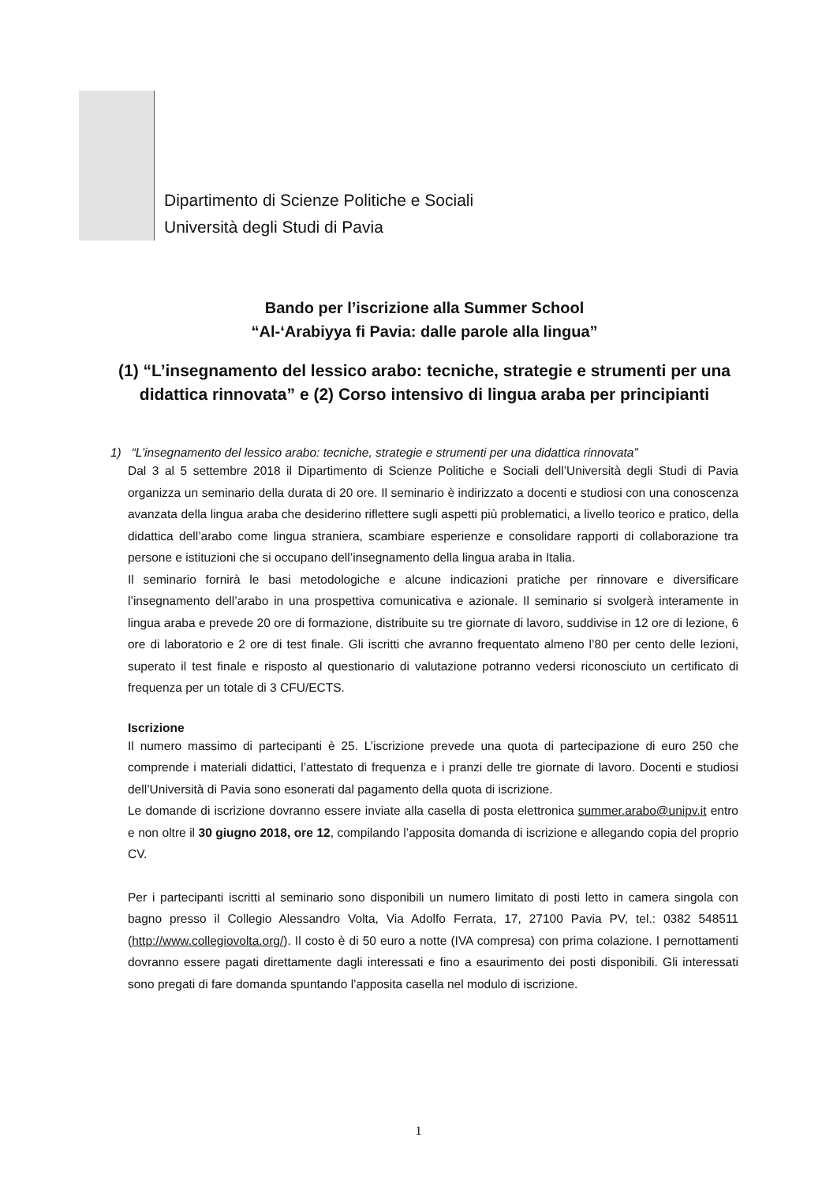Dipartimento di Scienze Politiche e Sociali
Università degli Studi di Pavia
Bando per l’iscrizione alla Summer School
“Al-‘Arabiyya fi Pavia: dalle parole alla lingua”
(1) “L’insegnamento del lessico arabo: tecniche, strategie e strumenti per una didattica rinnovata” e (2) Corso intensivo di lingua araba per principianti
1) “L’insegnamento del lessico arabo: tecniche, strategie e strumenti per una didattica rinnovata”
Dal 3 al 5 settembre 2018 il Dipartimento di Scienze Politiche e Sociali dell’Università degli Studi di Pavia organizza un seminario della durata di 20 ore. Il seminario è indirizzato a docenti e studiosi con una conoscenza avanzata della lingua araba che desiderino riflettere sugli aspetti più problematici, a livello teorico e pratico, della didattica dell’arabo come lingua straniera, scambiare esperienze e consolidare rapporti di collaborazione tra persone e istituzioni che si occupano dell’insegnamento della lingua araba in Italia.
Il seminario fornirà le basi metodologiche e alcune indicazioni pratiche per rinnovare e diversificare l’insegnamento dell’arabo in una prospettiva comunicativa e azionale. Il seminario si svolgerà interamente in lingua araba e prevede 20 ore di formazione, distribuite su tre giornate di lavoro, suddivise in 12 ore di lezione, 6 ore di laboratorio e 2 ore di test finale. Gli iscritti che avranno frequentato almeno l’80 per cento delle lezioni, superato il test finale e risposto al questionario di valutazione potranno vedersi riconosciuto un certificato di frequenza per un totale di 3 CFU/ECTS.
Iscrizione
Il numero massimo di partecipanti è 25. L’iscrizione prevede una quota di partecipazione di euro 250 che comprende i materiali didattici, l’attestato di frequenza e i pranzi delle tre giornate di lavoro. Docenti e studiosi dell’Università di Pavia sono esonerati dal pagamento della quota di iscrizione.
Le domande di iscrizione dovranno essere inviate alla casella di posta elettronica summer.arabo@unipv.it entro e non oltre il 30 giugno 2018, ore 12, compilando l’apposita domanda di iscrizione e allegando copia del proprio CV.
Per i partecipanti iscritti al seminario sono disponibili un numero limitato di posti letto in camera singola con bagno presso il Collegio Alessandro Volta, Via Adolfo Ferrata, 17, 27100 Pavia PV, tel.: 0382 548511 (http://www.collegiovolta.org/). Il costo è di 50 euro a notte (IVA compresa) con prima colazione. I pernottamenti dovranno essere pagati direttamente dagli interessati e fino a esaurimento dei posti disponibili. Gli interessati sono pregati di fare domanda spuntando l’apposita casella nel modulo di iscrizione.
1